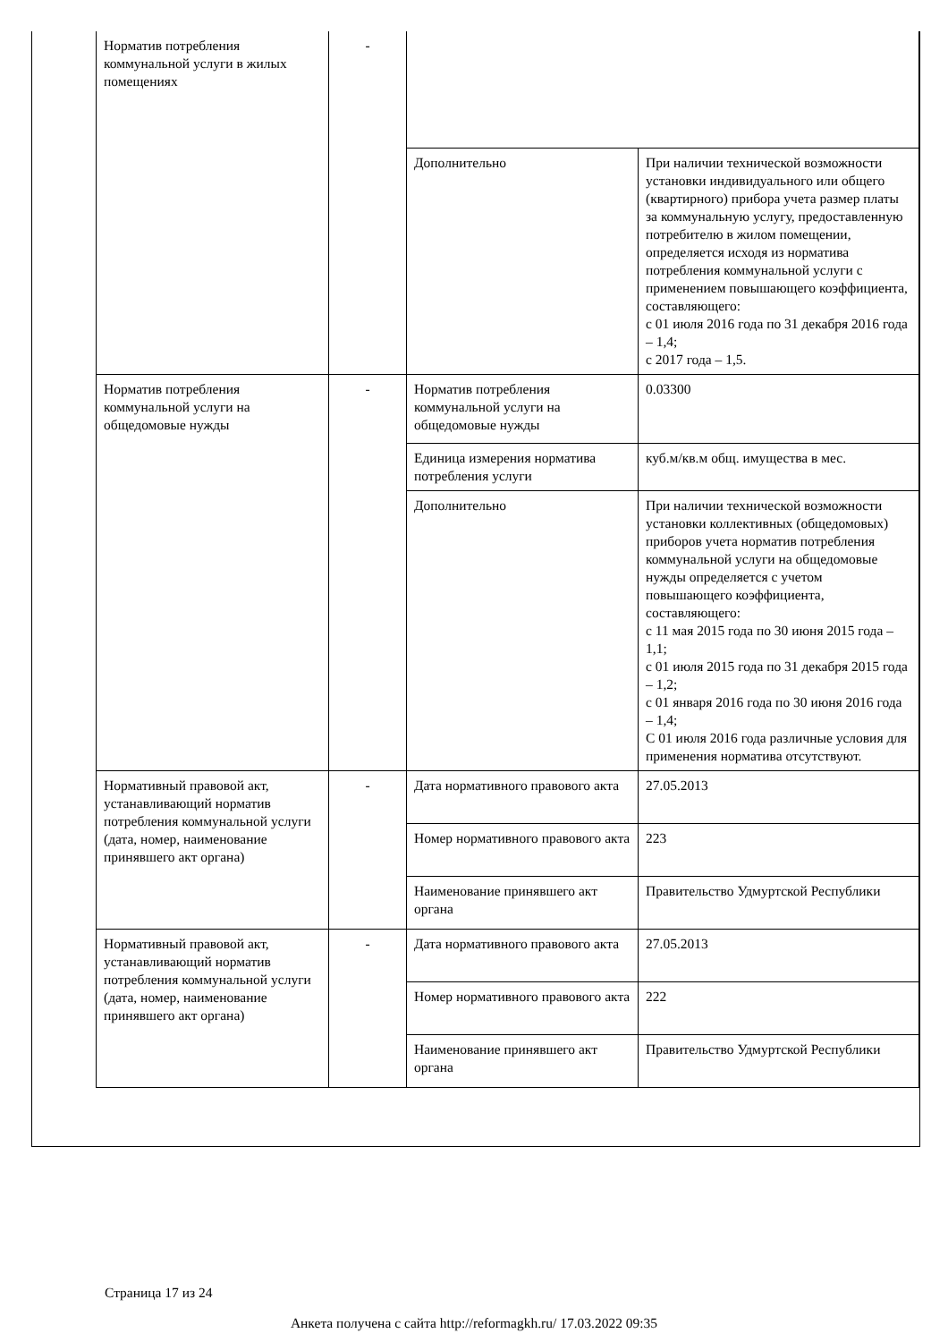| Норматив потребления коммунальной услуги в жилых помещениях | - | | |
| | | Дополнительно | При наличии технической возможности установки индивидуального или общего (квартирного) прибора учета размер платы за коммунальную услугу, предоставленную потребителю в жилом помещении, определяется исходя из норматива потребления коммунальной услуги с применением повышающего коэффициента, составляющего: с 01 июля 2016 года по 31 декабря 2016 года – 1,4; с 2017 года – 1,5. |
| Норматив потребления коммунальной услуги на общедомовые нужды | - | Норматив потребления коммунальной услуги на общедомовые нужды | 0.03300 |
| | | Единица измерения норматива потребления услуги | куб.м/кв.м общ. имущества в мес. |
| | | Дополнительно | При наличии технической возможности установки коллективных (общедомовых) приборов учета норматив потребления коммунальной услуги на общедомовые нужды определяется с учетом повышающего коэффициента, составляющего: с 11 мая 2015 года по 30 июня 2015 года – 1,1; с 01 июля 2015 года по 31 декабря 2015 года – 1,2; с 01 января 2016 года по 30 июня 2016 года – 1,4; С 01 июля 2016 года различные условия для применения норматива отсутствуют. |
| Нормативный правовой акт, устанавливающий норматив потребления коммунальной услуги (дата, номер, наименование принявшего акт органа) | - | Дата нормативного правового акта | 27.05.2013 |
| | | Номер нормативного правового акта | 223 |
| | | Наименование принявшего акт органа | Правительство Удмуртской Республики |
| Нормативный правовой акт, устанавливающий норматив потребления коммунальной услуги (дата, номер, наименование принявшего акт органа) | - | Дата нормативного правового акта | 27.05.2013 |
| | | Номер нормативного правового акта | 222 |
| | | Наименование принявшего акт органа | Правительство Удмуртской Республики |
Страница 17 из 24
Анкета получена с сайта http://reformagkh.ru/ 17.03.2022 09:35